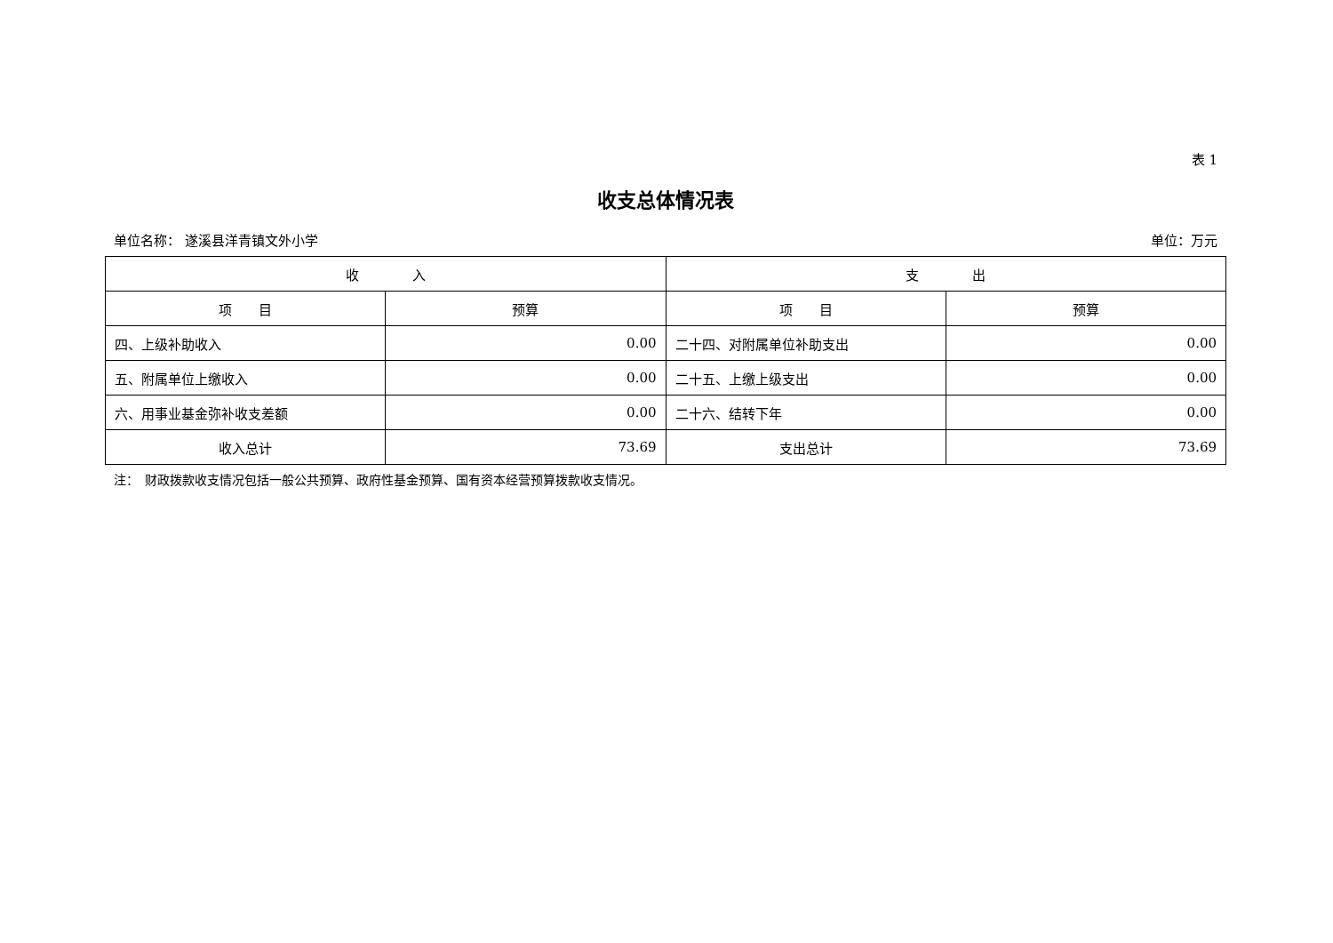表 1
收支总体情况表
单位名称： 遂溪县洋青镇文外小学 单位：万元
| 收 入 | | 支 出 | |
| --- | --- | --- | --- |
| 项 目 | 预算 | 项 目 | 预算 |
| 四、上级补助收入 | 0.00 | 二十四、对附属单位补助支出 | 0.00 |
| 五、附属单位上缴收入 | 0.00 | 二十五、上缴上级支出 | 0.00 |
| 六、用事业基金弥补收支差额 | 0.00 | 二十六、结转下年 | 0.00 |
| 收入总计 | 73.69 | 支出总计 | 73.69 |
注：　财政拨款收支情况包括一般公共预算、政府性基金预算、国有资本经营预算拨款收支情况。